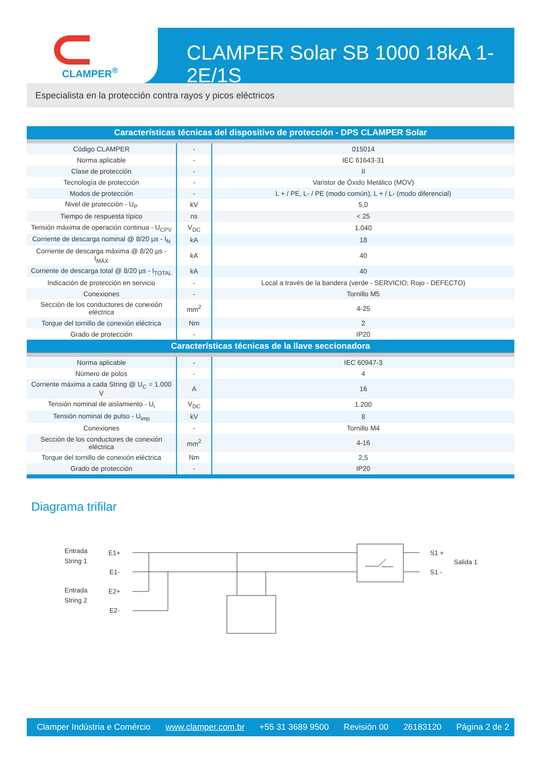CLAMPER<sup>®</sup>
CLAMPER Solar SB 1000 18kA 1-2E/1S
Especialista en la protección contra rayos y picos eléctricos
| Características técnicas del dispositivo de protección - DPS CLAMPER Solar | | |
| --- | --- | --- |
| Código CLAMPER | - | 015014 |
| Norma aplicable | - | IEC 61643-31 |
| Clase de protección | - | II |
| Tecnología de protección | - | Varistor de Óxido Metálico (MOV) |
| Modos de protección | - | L + / PE, L- / PE (modo común), L + / L- (modo diferencial) |
| Nivel de protección - U<sub>P</sub> | kV | 5,0 |
| Tiempo de respuesta típico | ns | < 25 |
| Tensión máxima de operación continua - U<sub>CPV</sub> | V<sub>DC</sub> | 1.040 |
| Corriente de descarga nominal @ 8/20 µs - I<sub>N</sub> | kA | 18 |
| Corriente de descarga máxima @ 8/20 µs - I<sub>MÁX</sub> | kA | 40 |
| Corriente de descarga total @ 8/20 µs - I<sub>TOTAL</sub> | kA | 40 |
| Indicación de protección en servicio | - | Local a través de la bandera (verde - SERVICIO; Rojo - DEFECTO) |
| Conexiones | - | Tornillo M5 |
| Sección de los conductores de conexión eléctrica | mm<sup>2</sup> | 4-25 |
| Torque del tornillo de conexión eléctrica | Nm | 2 |
| Grado de protección | - | IP20 |
| Características técnicas de la llave seccionadora | | |
| Norma aplicable | - | IEC 60947-3 |
| Número de polos | - | 4 |
| Corriente máxima a cada String @ U<sub>C</sub> = 1.000 V | A | 16 |
| Tensión nominal de aislamiento - U<sub>i</sub> | V<sub>DC</sub> | 1.200 |
| Tensión nominal de pulso - U<sub>imp</sub> | kV | 8 |
| Conexiones | - | Tornillo M4 |
| Sección de los conductores de conexión eléctrica | mm<sup>2</sup> | 4-16 |
| Torque del tornillo de conexión eléctrica | Nm | 2,5 |
| Grado de protección | - | IP20 |
Diagrama trifilar
Entrada
String 1
E1+
E1-
Entrada
String 2
E2+
E2-
S1 +
S1 -
Salida 1
Clamper Indústria e Comércio www.clamper.com.br +55 31 3689 9500 Revisión 00 26183120 Página 2 de 2